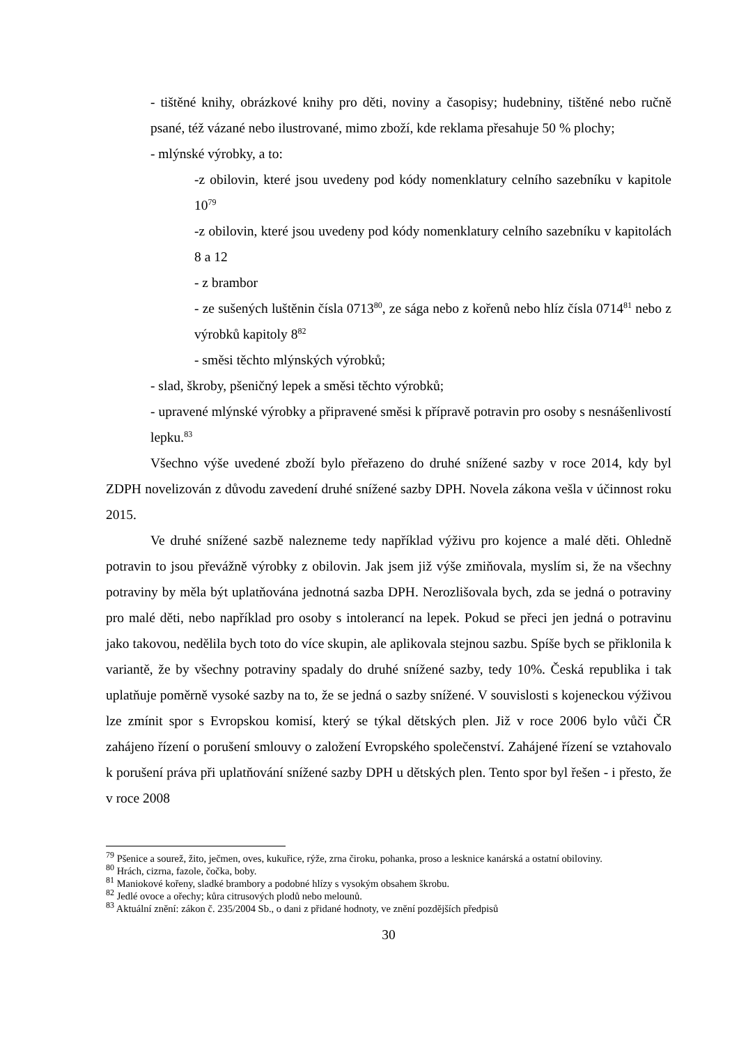- tištěné knihy, obrázkové knihy pro děti, noviny a časopisy; hudebniny, tištěné nebo ručně psané, též vázané nebo ilustrované, mimo zboží, kde reklama přesahuje 50 % plochy;
- mlýnské výrobky, a to:
-z obilovin, které jsou uvedeny pod kódy nomenklatury celního sazebníku v kapitole 10<sup>79</sup>
-z obilovin, které jsou uvedeny pod kódy nomenklatury celního sazebníku v kapitolách 8 a 12
- z brambor
- ze sušených luštěnin čísla 0713<sup>80</sup>, ze sága nebo z kořenů nebo hlíz čísla 0714<sup>81</sup> nebo z výrobků kapitoly 8<sup>82</sup>
- směsi těchto mlýnských výrobků;
- slad, škroby, pšeničný lepek a směsi těchto výrobků;
- upravené mlýnské výrobky a připravené směsi k přípravě potravin pro osoby s nesnášenlivostí lepku.<sup>83</sup>
Všechno výše uvedené zboží bylo přeřazeno do druhé snížené sazby v roce 2014, kdy byl ZDPH novelizován z důvodu zavedení druhé snížené sazby DPH. Novela zákona vešla v účinnost roku 2015.
Ve druhé snížené sazbě nalezneme tedy například výživu pro kojence a malé děti. Ohledně potravin to jsou převážně výrobky z obilovin. Jak jsem již výše zmiňovala, myslím si, že na všechny potraviny by měla být uplatňována jednotná sazba DPH. Nerozlišovala bych, zda se jedná o potraviny pro malé děti, nebo například pro osoby s intolerancí na lepek. Pokud se přeci jen jedná o potravinu jako takovou, nedělila bych toto do více skupin, ale aplikovala stejnou sazbu. Spíše bych se přiklonila k variantě, že by všechny potraviny spadaly do druhé snížené sazby, tedy 10%. Česká republika i tak uplatňuje poměrně vysoké sazby na to, že se jedná o sazby snížené. V souvislosti s kojeneckou výživou lze zmínit spor s Evropskou komisí, který se týkal dětských plen. Již v roce 2006 bylo vůči ČR zahájeno řízení o porušení smlouvy o založení Evropského společenství. Zahájené řízení se vztahovalo k porušení práva při uplatňování snížené sazby DPH u dětských plen. Tento spor byl řešen - i přesto, že v roce 2008
<sup>79</sup> Pšenice a sourež, žito, ječmen, oves, kukuřice, rýže, zrna čiroku, pohanka, proso a lesknice kanárská a ostatní obiloviny.
<sup>80</sup> Hrách, cizrna, fazole, čočka, boby.
<sup>81</sup> Maniokové kořeny, sladké brambory a podobné hlízy s vysokým obsahem škrobu.
<sup>82</sup> Jedlé ovoce a ořechy; kůra citrusových plodů nebo melounů.
<sup>83</sup> Aktuální znění: zákon č. 235/2004 Sb., o dani z přidané hodnoty, ve znění pozdějších předpisů
30